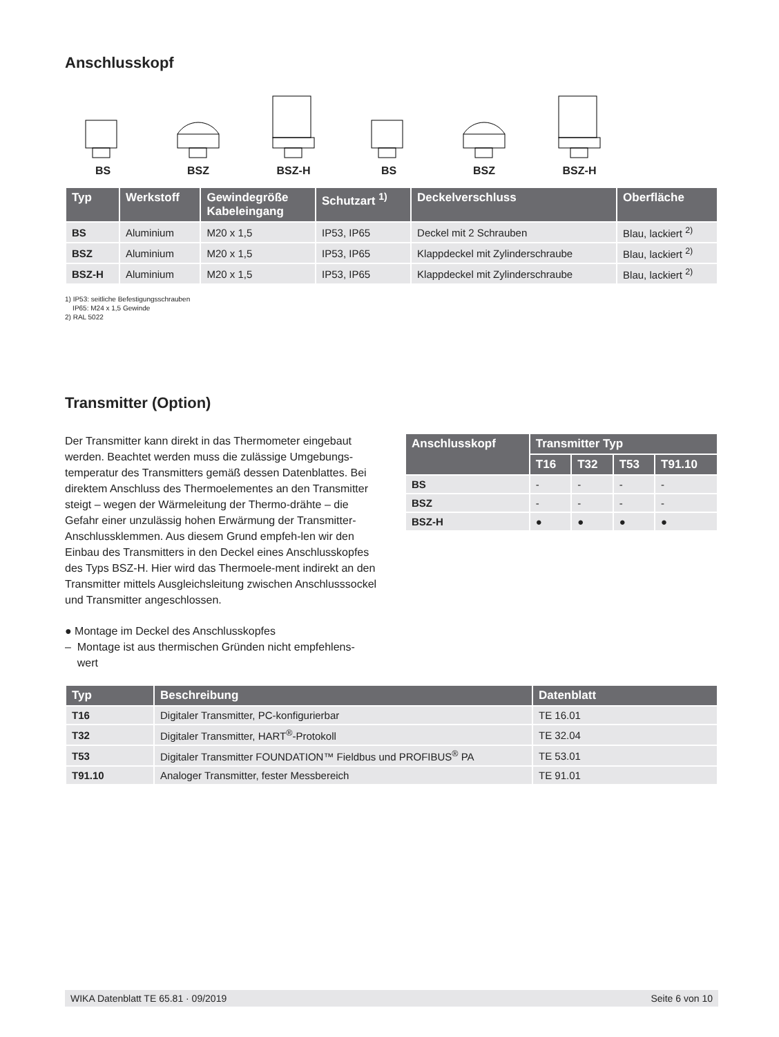Anschlusskopf
BS
BSZ
BSZ-H
BS
BSZ
BSZ-H
| Typ | Werkstoff | Gewindegröße Kabeleingang | Schutzart <sup>1)</sup> | Deckelverschluss | Oberfläche |
| --- | --- | --- | --- | --- | --- |
| BS | Aluminium | M20 x 1,5 | IP53, IP65 | Deckel mit 2 Schrauben | Blau, lackiert <sup>2)</sup> |
| BSZ | Aluminium | M20 x 1,5 | IP53, IP65 | Klappdeckel mit Zylinderschraube | Blau, lackiert <sup>2)</sup> |
| BSZ-H | Aluminium | M20 x 1,5 | IP53, IP65 | Klappdeckel mit Zylinderschraube | Blau, lackiert <sup>2)</sup> |
1) IP53: seitliche Befestigungsschrauben
IP65: M24 x 1,5 Gewinde
2) RAL 5022
Transmitter (Option)
Der Transmitter kann direkt in das Thermometer eingebaut werden. Beachtet werden muss die zulässige Umgebungs-temperatur des Transmitters gemäß dessen Datenblattes. Bei direktem Anschluss des Thermoelementes an den Transmitter steigt – wegen der Wärmeleitung der Thermo-drähte – die Gefahr einer unzulässig hohen Erwärmung der Transmitter-Anschlussklemmen. Aus diesem Grund empfeh-len wir den Einbau des Transmitters in den Deckel eines Anschlusskopfes des Typs BSZ-H. Hier wird das Thermoele-ment indirekt an den Transmitter mittels Ausgleichsleitung zwischen Anschlusssockel und Transmitter angeschlossen.
● Montage im Deckel des Anschlusskopfes
– Montage ist aus thermischen Gründen nicht empfehlens-
wert
| Anschlusskopf | Transmitter Typ | | | |
| --- | --- | --- | --- | --- |
| | T16 | T32 | T53 | T91.10 |
| BS | - | - | - | - |
| BSZ | - | - | - | - |
| BSZ-H | ● | ● | ● | ● |
| Typ | Beschreibung | Datenblatt |
| --- | --- | --- |
| T16 | Digitaler Transmitter, PC-konfigurierbar | TE 16.01 |
| T32 | Digitaler Transmitter, HART<sup>®</sup>-Protokoll | TE 32.04 |
| T53 | Digitaler Transmitter FOUNDATION™ Fieldbus und PROFIBUS<sup>®</sup> PA | TE 53.01 |
| T91.10 | Analoger Transmitter, fester Messbereich | TE 91.01 |
WIKA Datenblatt TE 65.81 · 09/2019 Seite 6 von 10